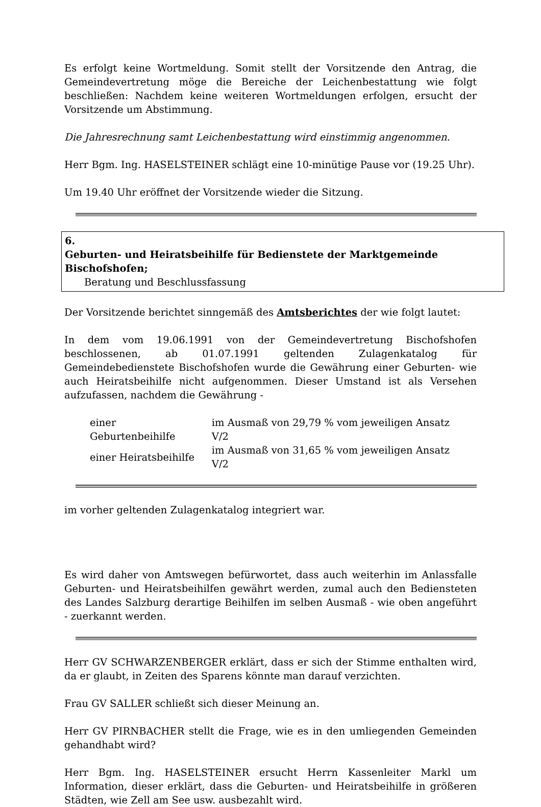Es erfolgt keine Wortmeldung. Somit stellt der Vorsitzende den Antrag, die Gemeindevertretung möge die Bereiche der Leichenbestattung wie folgt beschließen: Nachdem keine weiteren Wortmeldungen erfolgen, ersucht der Vorsitzende um Abstimmung.
Die Jahresrechnung samt Leichenbestattung wird einstimmig angenommen.
Herr Bgm. Ing. HASELSTEINER schlägt eine 10-minütige Pause vor (19.25 Uhr).
Um 19.40 Uhr eröffnet der Vorsitzende wieder die Sitzung.
6. Geburten- und Heiratsbeihilfe für Bedienstete der Marktgemeinde Bischofshofen;
Beratung und Beschlussfassung
Der Vorsitzende berichtet sinngemäß des Amtsberichtes der wie folgt lautet:
In dem vom 19.06.1991 von der Gemeindevertretung Bischofshofen beschlossenen, ab 01.07.1991 geltenden Zulagenkatalog für Gemeindebedienstete Bischofshofen wurde die Gewährung einer Geburten- wie auch Heiratsbeihilfe nicht aufgenommen. Dieser Umstand ist als Versehen aufzufassen, nachdem die Gewährung -
| einer Geburtenbeihilfe | im Ausmaß von 29,79 % vom jeweiligen Ansatz V/2 |
| einer Heiratsbeihilfe | im Ausmaß von 31,65 % vom jeweiligen Ansatz V/2 |
im vorher geltenden Zulagenkatalog integriert war.
Es wird daher von Amtswegen befürwortet, dass auch weiterhin im Anlassfalle Geburten- und Heiratsbeihilfen gewährt werden, zumal auch den Bediensteten des Landes Salzburg derartige Beihilfen im selben Ausmaß - wie oben angeführt - zuerkannt werden.
Herr GV SCHWARZENBERGER erklärt, dass er sich der Stimme enthalten wird, da er glaubt, in Zeiten des Sparens könnte man darauf verzichten.
Frau GV SALLER schließt sich dieser Meinung an.
Herr GV PIRNBACHER stellt die Frage, wie es in den umliegenden Gemeinden gehandhabt wird?
Herr Bgm. Ing. HASELSTEINER ersucht Herrn Kassenleiter Markl um Information, dieser erklärt, dass die Geburten- und Heiratsbeihilfe in größeren Städten, wie Zell am See usw. ausbezahlt wird.